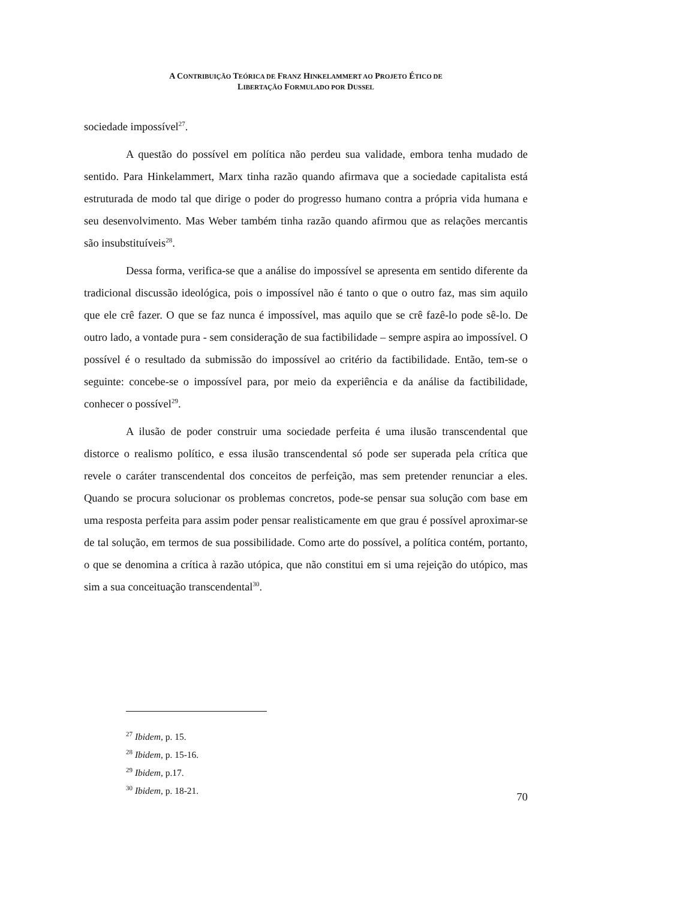A CONTRIBUIÇÃO TEÓRICA DE FRANZ HINKELAMMERT AO PROJETO ÉTICO DE
LIBERTAÇÃO FORMULADO POR DUSSEL
sociedade impossível<sup>27</sup>.
A questão do possível em política não perdeu sua validade, embora tenha mudado de sentido. Para Hinkelammert, Marx tinha razão quando afirmava que a sociedade capitalista está estruturada de modo tal que dirige o poder do progresso humano contra a própria vida humana e seu desenvolvimento. Mas Weber também tinha razão quando afirmou que as relações mercantis são insubstituíveis<sup>28</sup>.
Dessa forma, verifica-se que a análise do impossível se apresenta em sentido diferente da tradicional discussão ideológica, pois o impossível não é tanto o que o outro faz, mas sim aquilo que ele crê fazer. O que se faz nunca é impossível, mas aquilo que se crê fazê-lo pode sê-lo. De outro lado, a vontade pura - sem consideração de sua factibilidade – sempre aspira ao impossível. O possível é o resultado da submissão do impossível ao critério da factibilidade. Então, tem-se o seguinte: concebe-se o impossível para, por meio da experiência e da análise da factibilidade, conhecer o possível<sup>29</sup>.
A ilusão de poder construir uma sociedade perfeita é uma ilusão transcendental que distorce o realismo político, e essa ilusão transcendental só pode ser superada pela crítica que revele o caráter transcendental dos conceitos de perfeição, mas sem pretender renunciar a eles. Quando se procura solucionar os problemas concretos, pode-se pensar sua solução com base em uma resposta perfeita para assim poder pensar realisticamente em que grau é possível aproximar-se de tal solução, em termos de sua possibilidade. Como arte do possível, a política contém, portanto, o que se denomina a crítica à razão utópica, que não constitui em si uma rejeição do utópico, mas sim a sua conceituação transcendental<sup>30</sup>.
<sup>27</sup> Ibidem, p. 15.
<sup>28</sup> Ibidem, p. 15-16.
<sup>29</sup> Ibidem, p.17.
<sup>30</sup> Ibidem, p. 18-21.
70